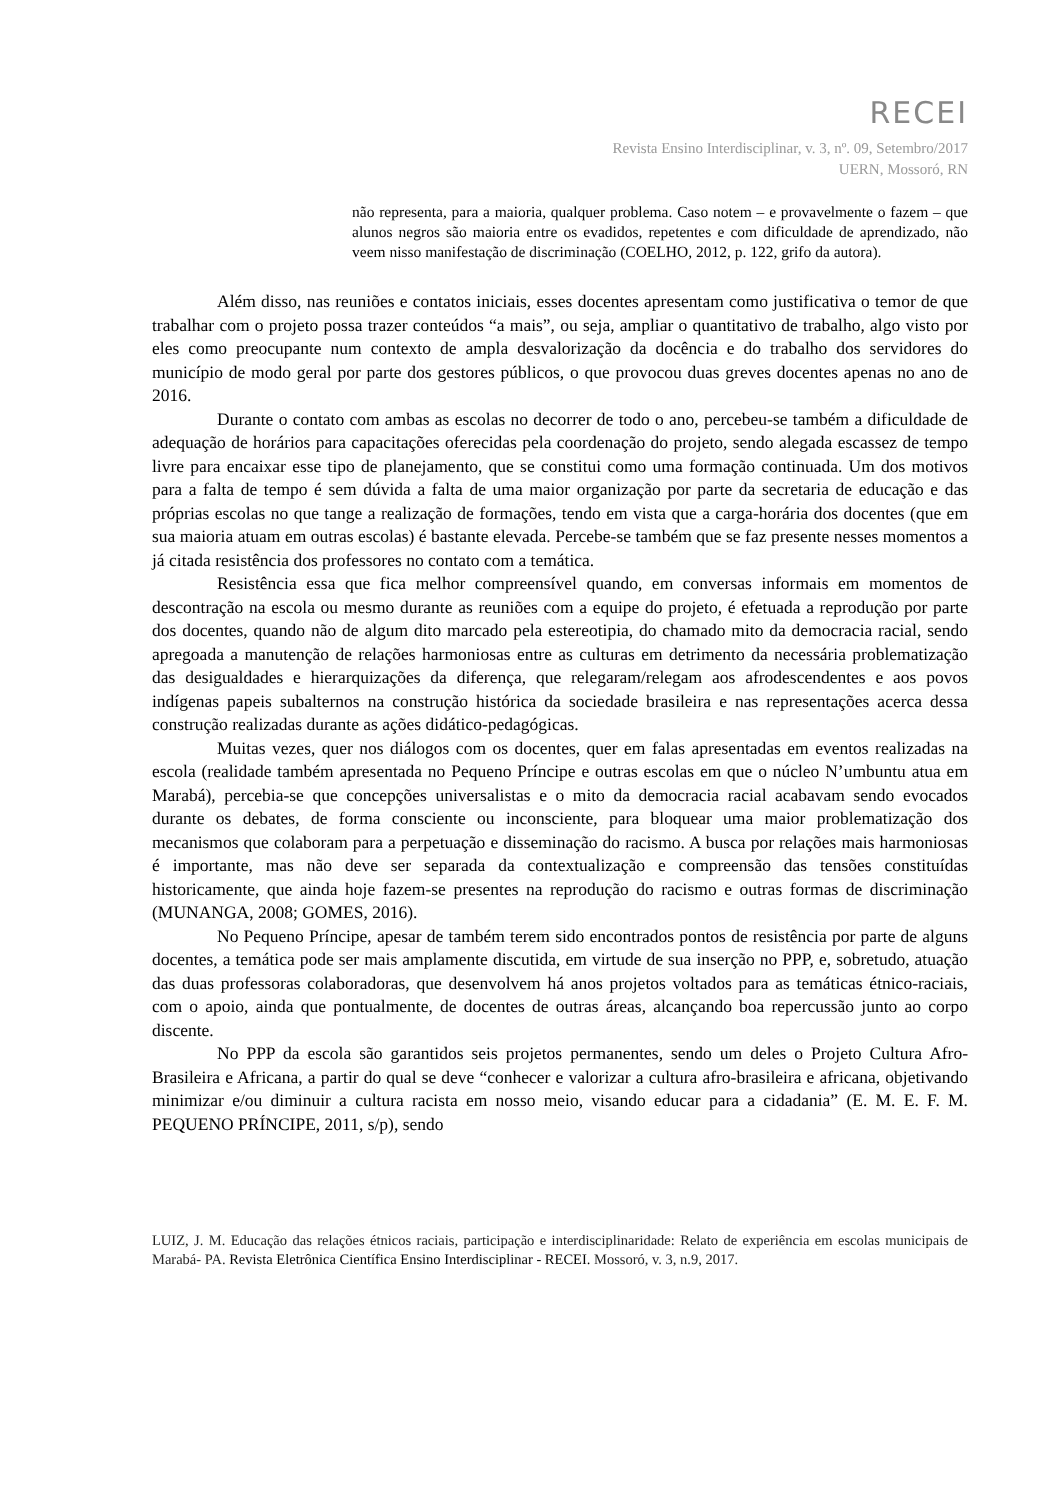RECEI
Revista Ensino Interdisciplinar, v. 3, nº. 09, Setembro/2017
UERN, Mossoró, RN
não representa, para a maioria, qualquer problema. Caso notem – e provavelmente o fazem – que alunos negros são maioria entre os evadidos, repetentes e com dificuldade de aprendizado, não veem nisso manifestação de discriminação (COELHO, 2012, p. 122, grifo da autora).
Além disso, nas reuniões e contatos iniciais, esses docentes apresentam como justificativa o temor de que trabalhar com o projeto possa trazer conteúdos “a mais”, ou seja, ampliar o quantitativo de trabalho, algo visto por eles como preocupante num contexto de ampla desvalorização da docência e do trabalho dos servidores do município de modo geral por parte dos gestores públicos, o que provocou duas greves docentes apenas no ano de 2016.
Durante o contato com ambas as escolas no decorrer de todo o ano, percebeu-se também a dificuldade de adequação de horários para capacitações oferecidas pela coordenação do projeto, sendo alegada escassez de tempo livre para encaixar esse tipo de planejamento, que se constitui como uma formação continuada. Um dos motivos para a falta de tempo é sem dúvida a falta de uma maior organização por parte da secretaria de educação e das próprias escolas no que tange a realização de formações, tendo em vista que a carga-horária dos docentes (que em sua maioria atuam em outras escolas) é bastante elevada. Percebe-se também que se faz presente nesses momentos a já citada resistência dos professores no contato com a temática.
Resistência essa que fica melhor compreensível quando, em conversas informais em momentos de descontração na escola ou mesmo durante as reuniões com a equipe do projeto, é efetuada a reprodução por parte dos docentes, quando não de algum dito marcado pela estereotipia, do chamado mito da democracia racial, sendo apregoada a manutenção de relações harmoniosas entre as culturas em detrimento da necessária problematização das desigualdades e hierarquizações da diferença, que relegaram/relegam aos afrodescendentes e aos povos indígenas papeis subalternos na construção histórica da sociedade brasileira e nas representações acerca dessa construção realizadas durante as ações didático-pedagógicas.
Muitas vezes, quer nos diálogos com os docentes, quer em falas apresentadas em eventos realizadas na escola (realidade também apresentada no Pequeno Príncipe e outras escolas em que o núcleo N’umbuntu atua em Marabá), percebia-se que concepções universalistas e o mito da democracia racial acabavam sendo evocados durante os debates, de forma consciente ou inconsciente, para bloquear uma maior problematização dos mecanismos que colaboram para a perpetuação e disseminação do racismo. A busca por relações mais harmoniosas é importante, mas não deve ser separada da contextualização e compreensão das tensões constituídas historicamente, que ainda hoje fazem-se presentes na reprodução do racismo e outras formas de discriminação (MUNANGA, 2008; GOMES, 2016).
No Pequeno Príncipe, apesar de também terem sido encontrados pontos de resistência por parte de alguns docentes, a temática pode ser mais amplamente discutida, em virtude de sua inserção no PPP, e, sobretudo, atuação das duas professoras colaboradoras, que desenvolvem há anos projetos voltados para as temáticas étnico-raciais, com o apoio, ainda que pontualmente, de docentes de outras áreas, alcançando boa repercussão junto ao corpo discente.
No PPP da escola são garantidos seis projetos permanentes, sendo um deles o Projeto Cultura Afro-Brasileira e Africana, a partir do qual se deve “conhecer e valorizar a cultura afro-brasileira e africana, objetivando minimizar e/ou diminuir a cultura racista em nosso meio, visando educar para a cidadania” (E. M. E. F. M. PEQUENO PRÍNCIPE, 2011, s/p), sendo
LUIZ, J. M. Educação das relações étnicos raciais, participação e interdisciplinaridade: Relato de experiência em escolas municipais de Marabá- PA. Revista Eletrônica Científica Ensino Interdisciplinar - RECEI. Mossoró, v. 3, n.9, 2017.